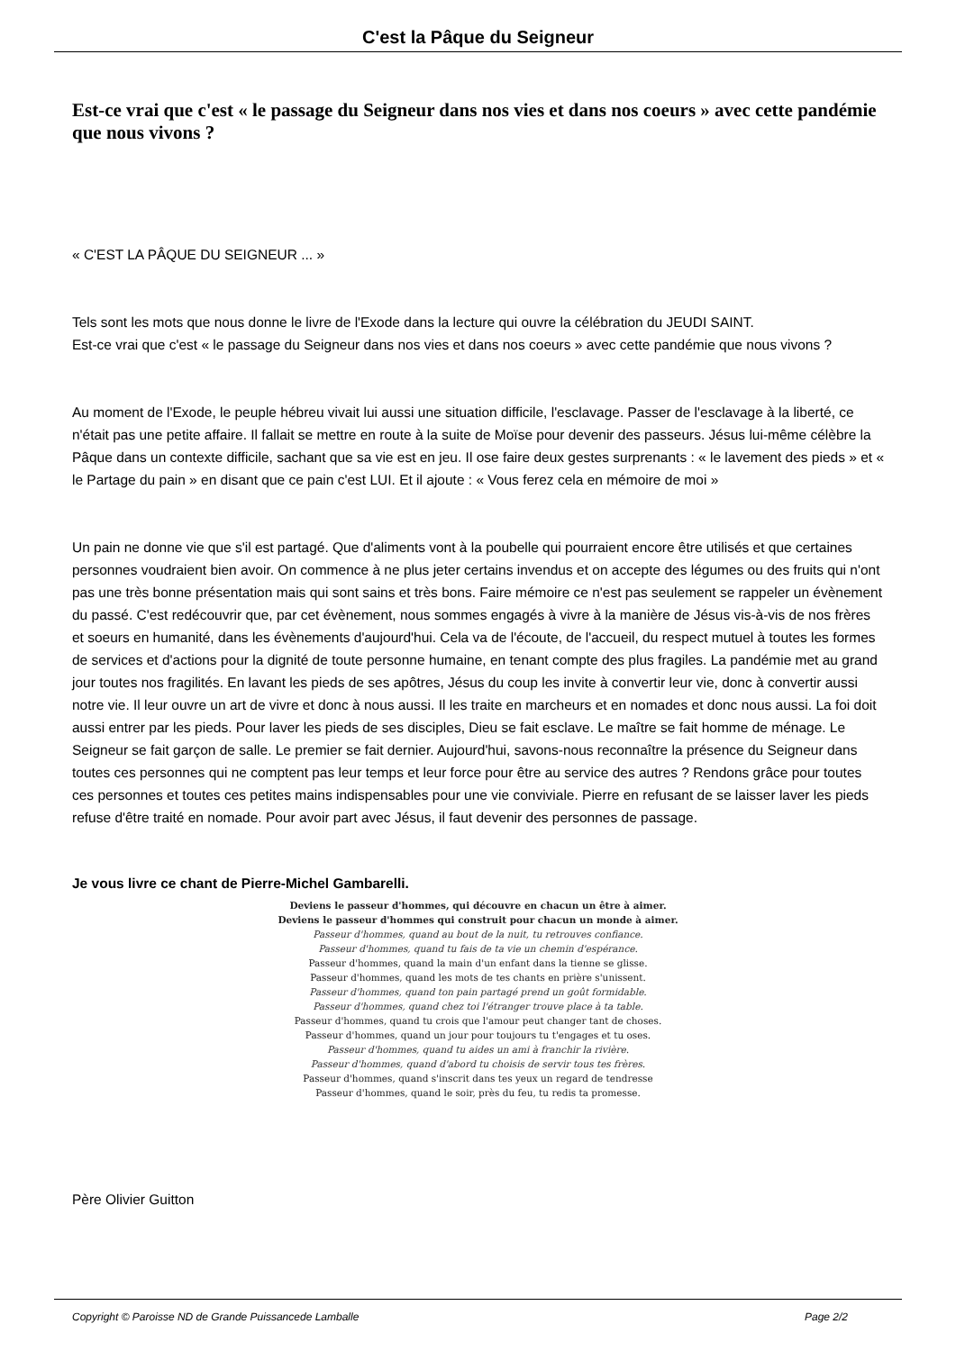C'est la Pâque du Seigneur
Est-ce vrai que c'est « le passage du Seigneur dans nos vies et dans nos coeurs » avec cette pandémie que nous vivons ?
« C'EST LA PÂQUE DU SEIGNEUR ... »
Tels sont les mots que nous donne le livre de l'Exode dans la lecture qui ouvre la célébration du JEUDI SAINT.
Est-ce vrai que c'est « le passage du Seigneur dans nos vies et dans nos coeurs » avec cette pandémie que nous vivons ?
Au moment de l'Exode, le peuple hébreu vivait lui aussi une situation difficile, l'esclavage. Passer de l'esclavage à la liberté, ce n'était pas une petite affaire. Il fallait se mettre en route à la suite de Moïse pour devenir des passeurs. Jésus lui-même célèbre la Pâque dans un contexte difficile, sachant que sa vie est en jeu. Il ose faire deux gestes surprenants : « le lavement des pieds » et « le Partage du pain » en disant que ce pain c'est LUI. Et il ajoute : « Vous ferez cela en mémoire de moi »
Un pain ne donne vie que s'il est partagé. Que d'aliments vont à la poubelle qui pourraient encore être utilisés et que certaines personnes voudraient bien avoir. On commence à ne plus jeter certains invendus et on accepte des légumes ou des fruits qui n'ont pas une très bonne présentation mais qui sont sains et très bons. Faire mémoire ce n'est pas seulement se rappeler un évènement du passé. C'est redécouvrir que, par cet évènement, nous sommes engagés à vivre à la manière de Jésus vis-à-vis de nos frères et soeurs en humanité, dans les évènements d'aujourd'hui. Cela va de l'écoute, de l'accueil, du respect mutuel à toutes les formes de services et d'actions pour la dignité de toute personne humaine, en tenant compte des plus fragiles. La pandémie met au grand jour toutes nos fragilités. En lavant les pieds de ses apôtres, Jésus du coup les invite à convertir leur vie, donc à convertir aussi notre vie. Il leur ouvre un art de vivre et donc à nous aussi. Il les traite en marcheurs et en nomades et donc nous aussi. La foi doit aussi entrer par les pieds. Pour laver les pieds de ses disciples, Dieu se fait esclave. Le maître se fait homme de ménage. Le Seigneur se fait garçon de salle. Le premier se fait dernier. Aujourd'hui, savons-nous reconnaître la présence du Seigneur dans toutes ces personnes qui ne comptent pas leur temps et leur force pour être au service des autres ? Rendons grâce pour toutes ces personnes et toutes ces petites mains indispensables pour une vie conviviale. Pierre en refusant de se laisser laver les pieds refuse d'être traité en nomade. Pour avoir part avec Jésus, il faut devenir des personnes de passage.
Je vous livre ce chant de Pierre-Michel Gambarelli.
Deviens le passeur d'hommes, qui découvre en chacun un être à aimer.
Deviens le passeur d'hommes qui construit pour chacun un monde à aimer.
Passeur d'hommes, quand au bout de la nuit, tu retrouves confiance.
Passeur d'hommes, quand tu fais de ta vie un chemin d'espérance.
Passeur d'hommes, quand la main d'un enfant dans la tienne se glisse.
Passeur d'hommes, quand les mots de tes chants en prière s'unissent.
Passeur d'hommes, quand ton pain partagé prend un goût formidable.
Passeur d'hommes, quand chez toi l'étranger trouve place à ta table.
Passeur d'hommes, quand tu crois que l'amour peut changer tant de choses.
Passeur d'hommes, quand un jour pour toujours tu t'engages et tu oses.
Passeur d'hommes, quand tu aides un ami à franchir la rivière.
Passeur d'hommes, quand d'abord tu choisis de servir tous tes frères.
Passeur d'hommes, quand s'inscrit dans tes yeux un regard de tendresse
Passeur d'hommes, quand le soir, près du feu, tu redis ta promesse.
Père Olivier Guitton
Copyright © Paroisse ND de Grande Puissancede Lamballe Page 2/2